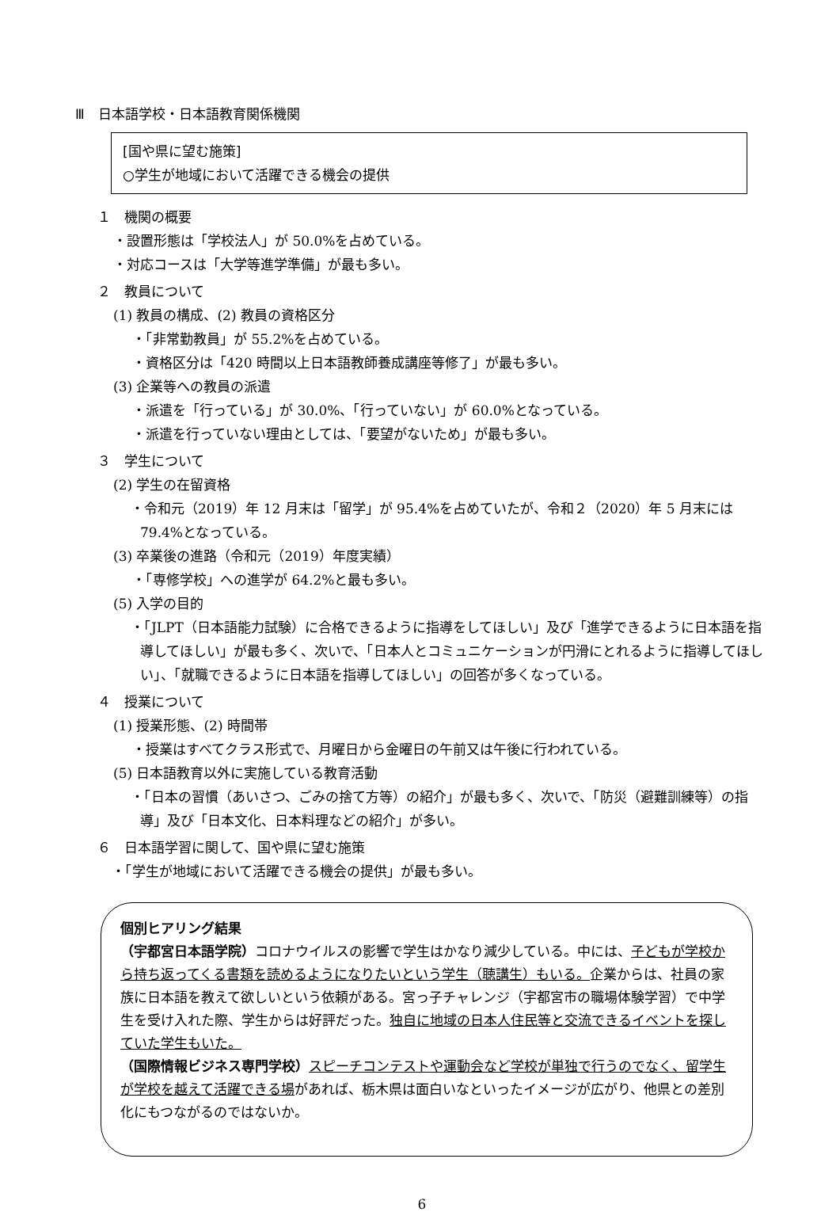Ⅲ　日本語学校・日本語教育関係機関
[国や県に望む施策]
○学生が地域において活躍できる機会の提供
１　機関の概要
・設置形態は「学校法人」が 50.0%を占めている。
・対応コースは「大学等進学準備」が最も多い。
２　教員について
(1) 教員の構成、(2) 教員の資格区分
・「非常勤教員」が 55.2%を占めている。
・資格区分は「420 時間以上日本語教師養成講座等修了」が最も多い。
(3) 企業等への教員の派遣
・派遣を「行っている」が 30.0%、「行っていない」が 60.0%となっている。
・派遣を行っていない理由としては、「要望がないため」が最も多い。
３　学生について
(2) 学生の在留資格
・令和元（2019）年 12 月末は「留学」が 95.4%を占めていたが、令和２（2020）年 5 月末には 79.4%となっている。
(3) 卒業後の進路（令和元（2019）年度実績）
・「専修学校」への進学が 64.2%と最も多い。
(5) 入学の目的
・「JLPT（日本語能力試験）に合格できるように指導をしてほしい」及び「進学できるように日本語を指導してほしい」が最も多く、次いで、「日本人とコミュニケーションが円滑にとれるように指導してほしい」、「就職できるように日本語を指導してほしい」の回答が多くなっている。
４　授業について
(1) 授業形態、(2) 時間帯
・授業はすべてクラス形式で、月曜日から金曜日の午前又は午後に行われている。
(5) 日本語教育以外に実施している教育活動
・「日本の習慣（あいさつ、ごみの捨て方等）の紹介」が最も多く、次いで、「防災（避難訓練等）の指導」及び「日本文化、日本料理などの紹介」が多い。
６　日本語学習に関して、国や県に望む施策
・「学生が地域において活躍できる機会の提供」が最も多い。
個別ヒアリング結果
（宇都宮日本語学院）コロナウイルスの影響で学生はかなり減少している。中には、子どもが学校から持ち返ってくる書類を読めるようになりたいという学生（聴講生）もいる。企業からは、社員の家族に日本語を教えて欲しいという依頼がある。宮っ子チャレンジ（宇都宮市の職場体験学習）で中学生を受け入れた際、学生からは好評だった。独自に地域の日本人住民等と交流できるイベントを探していた学生もいた。
（国際情報ビジネス専門学校）スピーチコンテストや運動会など学校が単独で行うのでなく、留学生が学校を越えて活躍できる場があれば、栃木県は面白いなといったイメージが広がり、他県との差別化にもつながるのではないか。
6